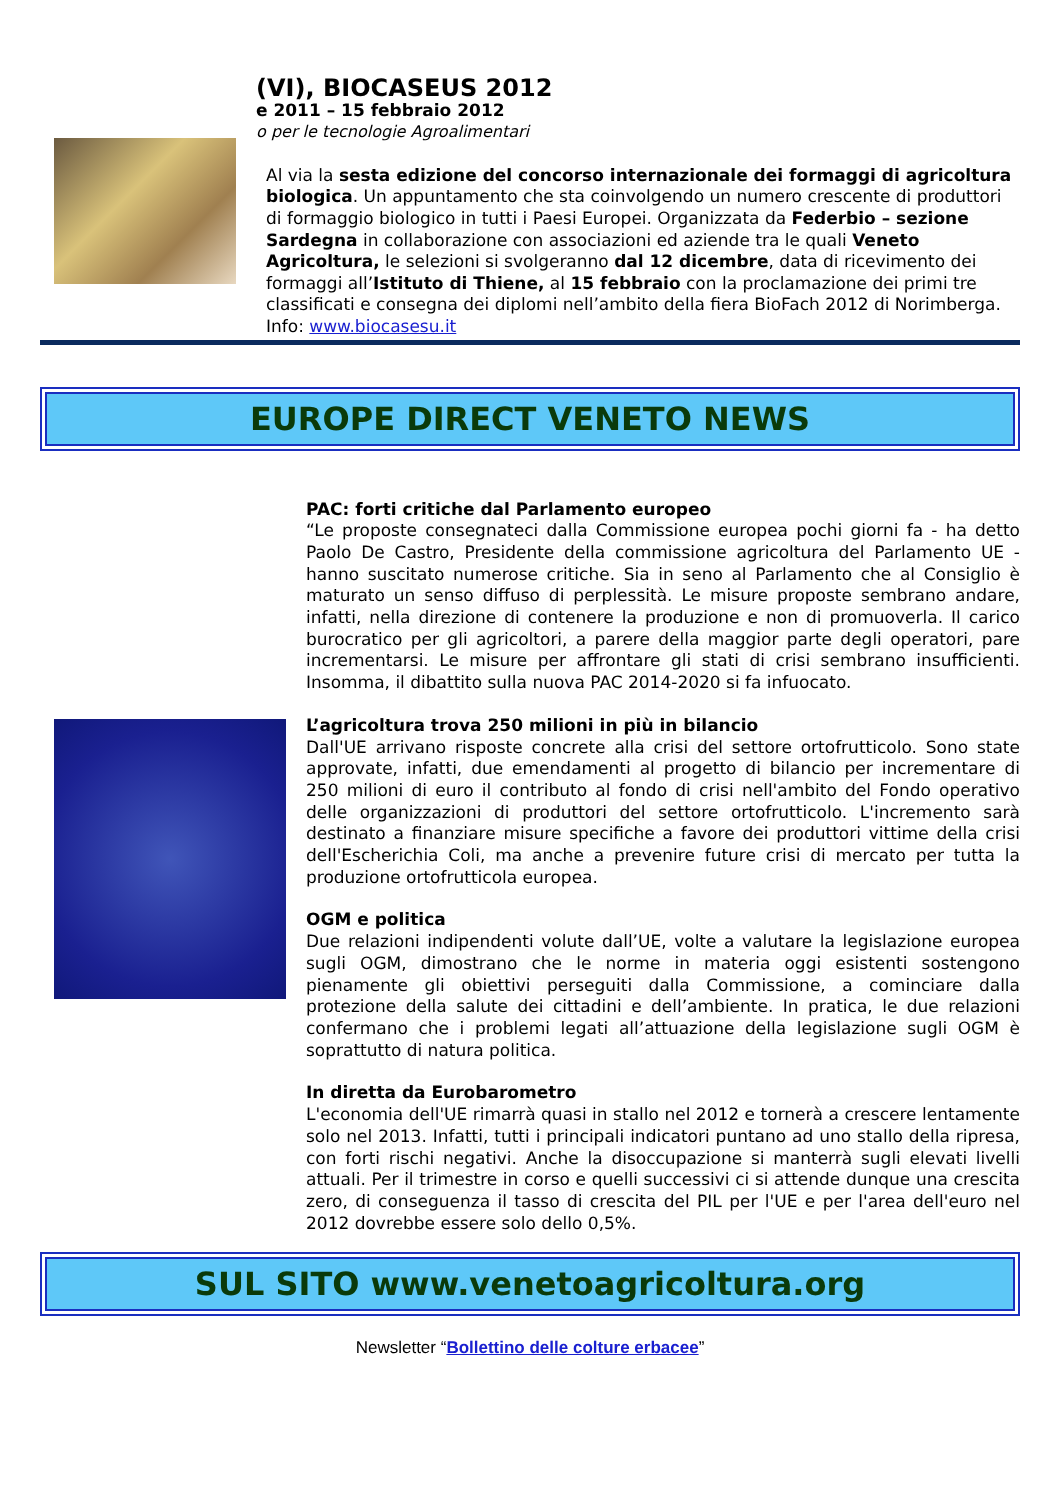(VI), BIOCASEUS 2012
e 2011 – 15 febbraio 2012
o per le tecnologie Agroalimentari
Al via la sesta edizione del concorso internazionale dei formaggi di agricoltura biologica. Un appuntamento che sta coinvolgendo un numero crescente di produttori di formaggio biologico in tutti i Paesi Europei. Organizzata da Federbio – sezione Sardegna in collaborazione con associazioni ed aziende tra le quali Veneto Agricoltura, le selezioni si svolgeranno dal 12 dicembre, data di ricevimento dei formaggi all’Istituto di Thiene, al 15 febbraio con la proclamazione dei primi tre classificati e consegna dei diplomi nell’ambito della fiera BioFach 2012 di Norimberga. Info: www.biocasesu.it
EUROPE DIRECT VENETO NEWS
PAC: forti critiche dal Parlamento europeo
“Le proposte consegnateci dalla Commissione europea pochi giorni fa - ha detto Paolo De Castro, Presidente della commissione agricoltura del Parlamento UE - hanno suscitato numerose critiche. Sia in seno al Parlamento che al Consiglio è maturato un senso diffuso di perplessità. Le misure proposte sembrano andare, infatti, nella direzione di contenere la produzione e non di promuoverla. Il carico burocratico per gli agricoltori, a parere della maggior parte degli operatori, pare incrementarsi. Le misure per affrontare gli stati di crisi sembrano insufficienti. Insomma, il dibattito sulla nuova PAC 2014-2020 si fa infuocato.
L’agricoltura trova 250 milioni in più in bilancio
Dall'UE arrivano risposte concrete alla crisi del settore ortofrutticolo. Sono state approvate, infatti, due emendamenti al progetto di bilancio per incrementare di 250 milioni di euro il contributo al fondo di crisi nell'ambito del Fondo operativo delle organizzazioni di produttori del settore ortofrutticolo. L'incremento sarà destinato a finanziare misure specifiche a favore dei produttori vittime della crisi dell'Escherichia Coli, ma anche a prevenire future crisi di mercato per tutta la produzione ortofrutticola europea.
OGM e politica
Due relazioni indipendenti volute dall’UE, volte a valutare la legislazione europea sugli OGM, dimostrano che le norme in materia oggi esistenti sostengono pienamente gli obiettivi perseguiti dalla Commissione, a cominciare dalla protezione della salute dei cittadini e dell’ambiente. In pratica, le due relazioni confermano che i problemi legati all’attuazione della legislazione sugli OGM è soprattutto di natura politica.
In diretta da Eurobarometro
L'economia dell'UE rimarrà quasi in stallo nel 2012 e tornerà a crescere lentamente solo nel 2013. Infatti, tutti i principali indicatori puntano ad uno stallo della ripresa, con forti rischi negativi. Anche la disoccupazione si manterrà sugli elevati livelli attuali. Per il trimestre in corso e quelli successivi ci si attende dunque una crescita zero, di conseguenza il tasso di crescita del PIL per l'UE e per l'area dell'euro nel 2012 dovrebbe essere solo dello 0,5%.
SUL SITO www.venetoagricoltura.org
Newsletter “Bollettino delle colture erbacee”